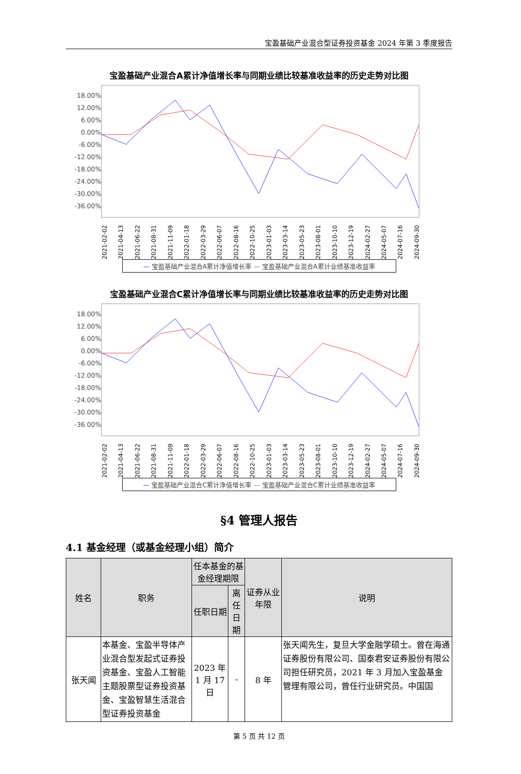宝盈基础产业混合型证券投资基金 2024 年第 3 季度报告
宝盈基础产业混合A累计净值增长率与同期业绩比较基准收益率的历史走势对比图
18.00%
12.00%
6.00%
0.00%
-6.00%
-12.00%
-18.00%
-24.00%
-30.00%
-36.00%
2021-02-02 2021-04-13 2021-06-22 2021-08-31 2021-11-09 2022-01-18 2022-03-29 2022-06-07 2022-08-16 2022-10-25 2023-01-03 2023-03-14 2023-05-23 2023-08-01 2023-10-10 2023-12-19 2024-02-27 2024-05-07 2024-07-16 2024-09-30
— 宝盈基础产业混合A累计净值增长率 — 宝盈基础产业混合A累计业绩基准收益率
宝盈基础产业混合C累计净值增长率与同期业绩比较基准收益率的历史走势对比图
18.00%
12.00%
6.00%
0.00%
-6.00%
-12.00%
-18.00%
-24.00%
-30.00%
-36.00%
2021-02-02 2021-04-13 2021-06-22 2021-08-31 2021-11-09 2022-01-18 2022-03-29 2022-06-07 2022-08-16 2022-10-25 2023-01-03 2023-03-14 2023-05-23 2023-08-01 2023-10-10 2023-12-19 2024-02-27 2024-05-07 2024-07-16 2024-09-30
— 宝盈基础产业混合C累计净值增长率 — 宝盈基础产业混合C累计业绩基准收益率
§4 管理人报告
4.1 基金经理（或基金经理小组）简介
| 姓名 | 职务 | 任本基金的基金经理期限 | | 证券从业年限 | 说明 |
| --- | --- | --- | --- | --- | --- |
| | | 任职日期 | 离任日期 | | |
| 张天闻 | 本基金、宝盈半导体产业混合型发起式证券投资基金、宝盈人工智能主题股票型证券投资基金、宝盈智慧生活混合型证券投资基金 | 2023 年 1 月 17 日 | - | 8 年 | 张天闻先生，复旦大学金融学硕士。曾在海通证券股份有限公司、国泰君安证券股份有限公司担任研究员，2021 年 3 月加入宝盈基金管理有限公司，曾任行业研究员。中国国 |
第 5 页 共 12 页